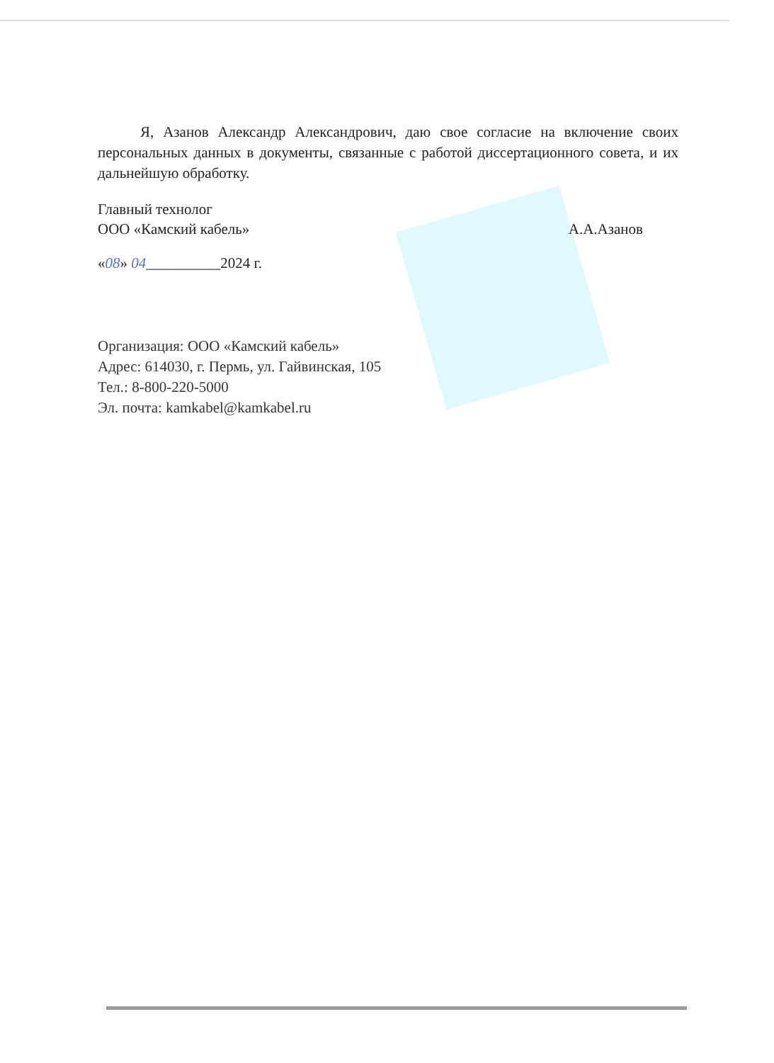Я, Азанов Александр Александрович, даю свое согласие на включение своих персональных данных в документы, связанные с работой диссертационного совета, и их дальнейшую обработку.
Главный технолог
ООО «Камский кабель»
А.А.Азанов
«08» 04__________2024 г.
Организация: ООО «Камский кабель»
Адрес: 614030, г. Пермь, ул. Гайвинская, 105
Тел.: 8-800-220-5000
Эл. почта: kamkabel@kamkabel.ru